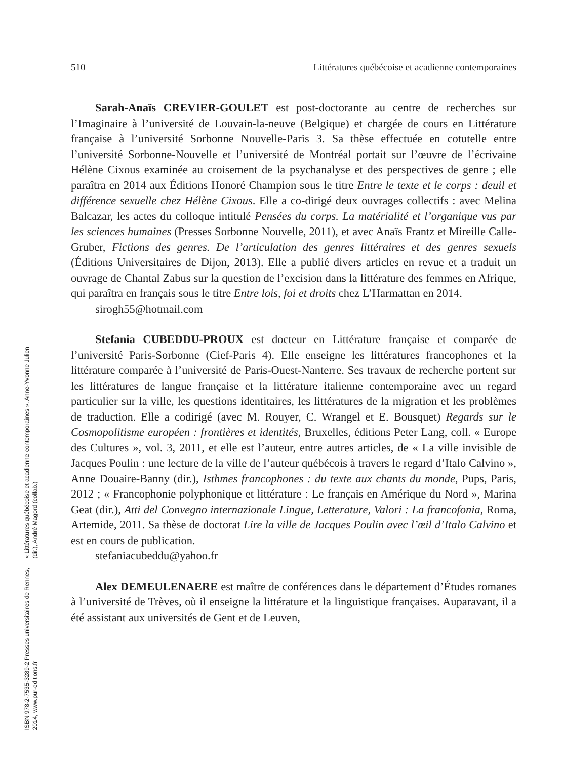510 Littératures québécoise et acadienne contemporaines
Sarah-Anaïs CREVIER-GOULET est post-doctorante au centre de recherches sur l’Imaginaire à l’université de Louvain-la-neuve (Belgique) et chargée de cours en Littérature française à l’université Sorbonne Nouvelle-Paris 3. Sa thèse effectuée en cotutelle entre l’université Sorbonne-Nouvelle et l’université de Montréal portait sur l’œuvre de l’écrivaine Hélène Cixous examinée au croisement de la psychanalyse et des perspectives de genre ; elle paraîtra en 2014 aux Éditions Honoré Champion sous le titre Entre le texte et le corps : deuil et différence sexuelle chez Hélène Cixous. Elle a co-dirigé deux ouvrages collectifs : avec Melina Balcazar, les actes du colloque intitulé Pensées du corps. La matérialité et l’organique vus par les sciences humaines (Presses Sorbonne Nouvelle, 2011), et avec Anaïs Frantz et Mireille Calle-Gruber, Fictions des genres. De l’articulation des genres littéraires et des genres sexuels (Éditions Universitaires de Dijon, 2013). Elle a publié divers articles en revue et a traduit un ouvrage de Chantal Zabus sur la question de l’excision dans la littérature des femmes en Afrique, qui paraîtra en français sous le titre Entre lois, foi et droits chez L’Harmattan en 2014.
sirogh55@hotmail.com
Stefania CUBEDDU-PROUX est docteur en Littérature française et comparée de l’université Paris-Sorbonne (Cief-Paris 4). Elle enseigne les littératures francophones et la littérature comparée à l’université de Paris-Ouest-Nanterre. Ses travaux de recherche portent sur les littératures de langue française et la littérature italienne contemporaine avec un regard particulier sur la ville, les questions identitaires, les littératures de la migration et les problèmes de traduction. Elle a codirigé (avec M. Rouyer, C. Wrangel et E. Bousquet) Regards sur le Cosmopolitisme européen : frontières et identités, Bruxelles, éditions Peter Lang, coll. « Europe des Cultures », vol. 3, 2011, et elle est l’auteur, entre autres articles, de « La ville invisible de Jacques Poulin : une lecture de la ville de l’auteur québécois à travers le regard d’Italo Calvino », Anne Douaire-Banny (dir.), Isthmes francophones : du texte aux chants du monde, Pups, Paris, 2012 ; « Francophonie polyphonique et littérature : Le français en Amérique du Nord », Marina Geat (dir.), Atti del Convegno internazionale Lingue, Letterature, Valori : La francofonia, Roma, Artemide, 2011. Sa thèse de doctorat Lire la ville de Jacques Poulin avec l’œil d’Italo Calvino et est en cours de publication.
stefaniacubeddu@yahoo.fr
Alex DEMEULENAERE est maître de conférences dans le département d’Études romanes à l’université de Trèves, où il enseigne la littérature et la linguistique françaises. Auparavant, il a été assistant aux universités de Gent et de Leuven,
« Littératures québécoise et acadienne contemporaines », Anne-Yvonne Julien (dir.), André Magord (collab.)
ISBN 978-2-7535-3289-2 Presses universitaires de Rennes, 2014, www.pur-editions.fr